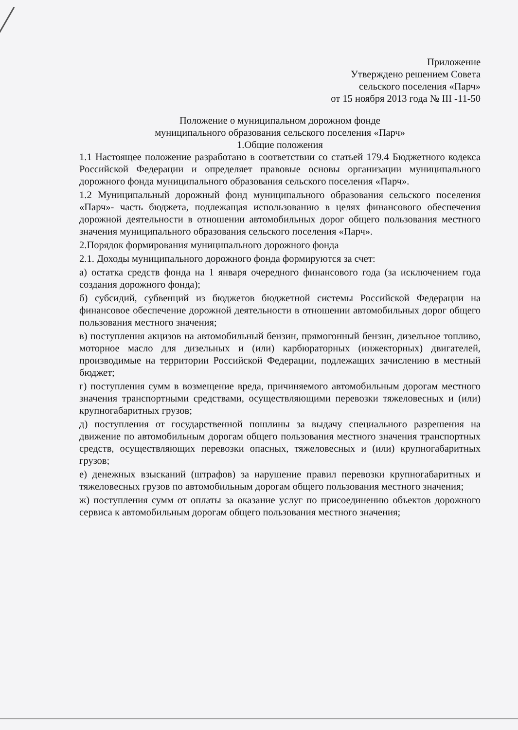Приложение
Утверждено решением Совета
сельского поселения «Парч»
от 15 ноября 2013 года № III -11-50
Положение о муниципальном дорожном фонде
муниципального образования сельского поселения «Парч»
1.Общие положения
1.1 Настоящее положение разработано в соответствии со статьей 179.4 Бюджетного кодекса Российской Федерации и определяет правовые основы организации муниципального дорожного фонда муниципального образования сельского поселения «Парч».
1.2 Муниципальный дорожный фонд муниципального образования сельского поселения «Парч»- часть бюджета, подлежащая использованию в целях финансового обеспечения дорожной деятельности в отношении автомобильных дорог общего пользования местного значения муниципального образования сельского поселения «Парч».
2.Порядок формирования муниципального дорожного фонда
2.1. Доходы муниципального дорожного фонда формируются за счет:
а) остатка средств фонда на 1 января очередного финансового года (за исключением года создания дорожного фонда);
б) субсидий, субвенций из бюджетов бюджетной системы Российской Федерации на финансовое обеспечение дорожной деятельности в отношении автомобильных дорог общего пользования местного значения;
в) поступления акцизов на автомобильный бензин, прямогонный бензин, дизельное топливо, моторное масло для дизельных и (или) карбюраторных (инжекторных) двигателей, производимые на территории Российской Федерации, подлежащих зачислению в местный бюджет;
г) поступления сумм в возмещение вреда, причиняемого автомобильным дорогам местного значения транспортными средствами, осуществляющими перевозки тяжеловесных и (или) крупногабаритных грузов;
д) поступления от государственной пошлины за выдачу специального разрешения на движение по автомобильным дорогам общего пользования местного значения транспортных средств, осуществляющих перевозки опасных, тяжеловесных и (или) крупногабаритных грузов;
е) денежных взысканий (штрафов) за нарушение правил перевозки крупногабаритных и тяжеловесных грузов по автомобильным дорогам общего пользования местного значения;
ж) поступления сумм от оплаты за оказание услуг по присоединению объектов дорожного сервиса к автомобильным дорогам общего пользования местного значения;